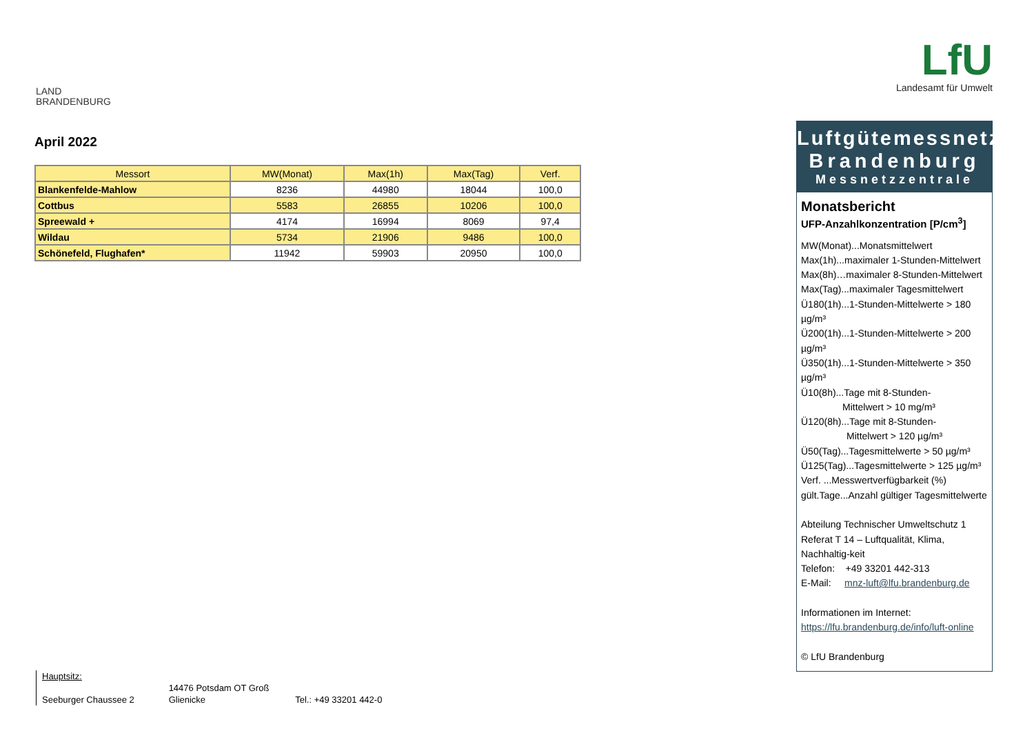LAND
BRANDENBURG
LfU
Landesamt für Umwelt
April 2022
| Messort | MW(Monat) | Max(1h) | Max(Tag) | Verf. |
| --- | --- | --- | --- | --- |
| Blankenfelde-Mahlow | 8236 | 44980 | 18044 | 100,0 |
| Cottbus | 5583 | 26855 | 10206 | 100,0 |
| Spreewald + | 4174 | 16994 | 8069 | 97,4 |
| Wildau | 5734 | 21906 | 9486 | 100,0 |
| Schönefeld, Flughafen* | 11942 | 59903 | 20950 | 100,0 |
Luftgütemessnetz
Brandenburg
Messnetzzentrale
Monatsbericht
UFP-Anzahlkonzentration [P/cm<sup>3</sup>]
MW(Monat)...Monatsmittelwert
Max(1h)...maximaler 1-Stunden-Mittelwert
Max(8h)…maximaler 8-Stunden-Mittelwert
Max(Tag)...maximaler Tagesmittelwert
Ü180(1h)...1-Stunden-Mittelwerte > 180 µg/m³
Ü200(1h)...1-Stunden-Mittelwerte > 200 µg/m³
Ü350(1h)...1-Stunden-Mittelwerte > 350 µg/m³
Ü10(8h)...Tage mit 8-Stunden-
Mittelwert > 10 mg/m³
Ü120(8h)...Tage mit 8-Stunden-
Mittelwert > 120 µg/m³
Ü50(Tag)...Tagesmittelwerte > 50 µg/m³
Ü125(Tag)...Tagesmittelwerte > 125 µg/m³
Verf. ...Messwertverfügbarkeit (%)
gült.Tage...Anzahl gültiger Tagesmittelwerte
Abteilung Technischer Umweltschutz 1
Referat T 14 – Luftqualität, Klima, Nachhaltig-keit
Telefon: +49 33201 442-313
E-Mail: mnz-luft@lfu.brandenburg.de
Informationen im Internet:
https://lfu.brandenburg.de/info/luft-online
© LfU Brandenburg
Hauptsitz:
Seeburger Chaussee 2 14476 Potsdam OT Groß Glienicke Tel.: +49 33201 442-0